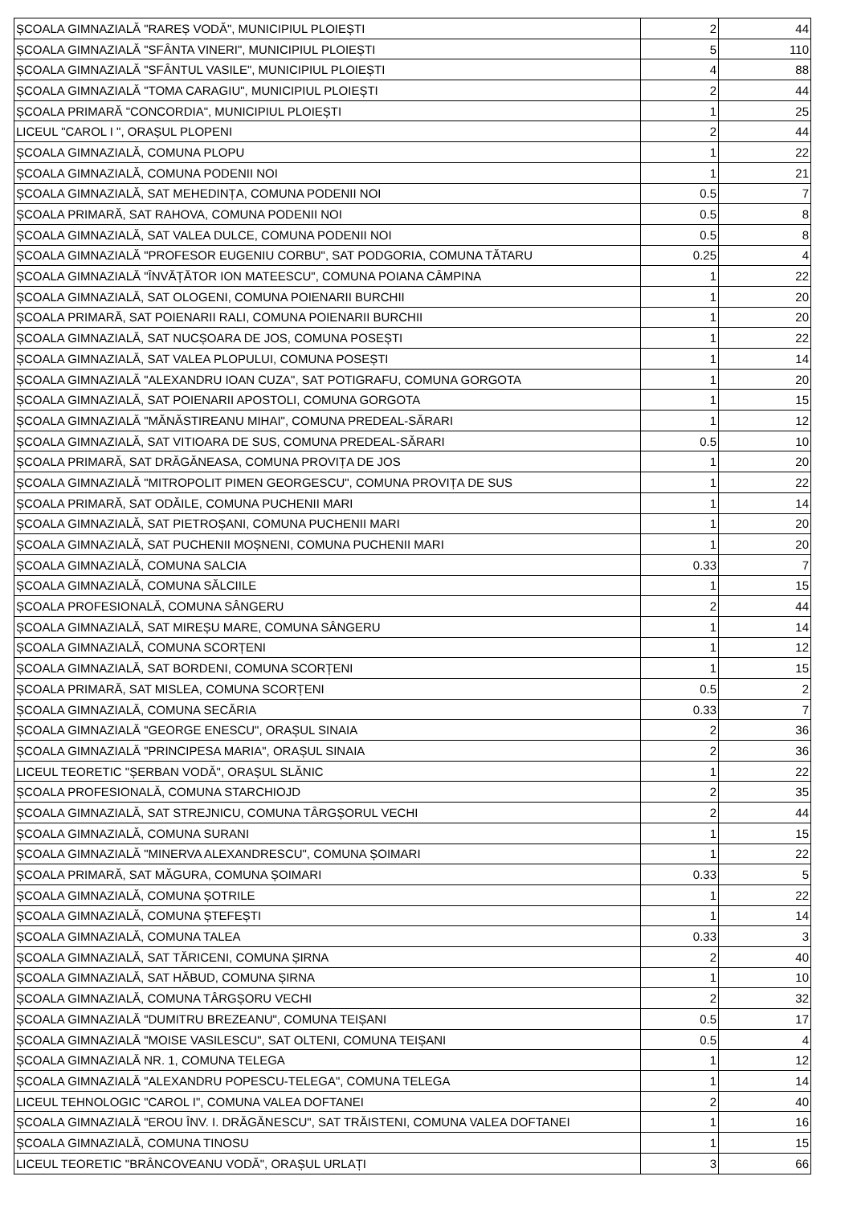| ȘCOALA GIMNAZIALĂ "RAREȘ VODĂ", MUNICIPIUL PLOIEȘTI | 2 | 44 |
| ȘCOALA GIMNAZIALĂ "SFÂNTA VINERI", MUNICIPIUL PLOIEȘTI | 5 | 110 |
| ȘCOALA GIMNAZIALĂ "SFÂNTUL VASILE", MUNICIPIUL PLOIEȘTI | 4 | 88 |
| ȘCOALA GIMNAZIALĂ "TOMA CARAGIU", MUNICIPIUL PLOIEȘTI | 2 | 44 |
| ȘCOALA PRIMARĂ "CONCORDIA", MUNICIPIUL PLOIEȘTI | 1 | 25 |
| LICEUL "CAROL I ", ORAȘUL PLOPENI | 2 | 44 |
| ȘCOALA GIMNAZIALĂ, COMUNA PLOPU | 1 | 22 |
| ȘCOALA GIMNAZIALĂ, COMUNA PODENII NOI | 1 | 21 |
| ȘCOALA GIMNAZIALĂ, SAT MEHEDINȚA, COMUNA PODENII NOI | 0.5 | 7 |
| ȘCOALA PRIMARĂ, SAT RAHOVA, COMUNA PODENII NOI | 0.5 | 8 |
| ȘCOALA GIMNAZIALĂ, SAT VALEA DULCE, COMUNA PODENII NOI | 0.5 | 8 |
| ȘCOALA GIMNAZIALĂ "PROFESOR EUGENIU CORBU", SAT PODGORIA, COMUNA TĂTARU | 0.25 | 4 |
| ȘCOALA GIMNAZIALĂ "ÎNVĂȚĂTOR ION MATEESCU", COMUNA POIANA CÂMPINA | 1 | 22 |
| ȘCOALA GIMNAZIALĂ, SAT OLOGENI, COMUNA POIENARII BURCHII | 1 | 20 |
| ȘCOALA PRIMARĂ, SAT POIENARII RALI, COMUNA POIENARII BURCHII | 1 | 20 |
| ȘCOALA GIMNAZIALĂ, SAT NUCȘOARA DE JOS, COMUNA POSEȘTI | 1 | 22 |
| ȘCOALA GIMNAZIALĂ, SAT VALEA PLOPULUI, COMUNA POSEȘTI | 1 | 14 |
| ȘCOALA GIMNAZIALĂ "ALEXANDRU IOAN CUZA", SAT POTIGRAFU, COMUNA GORGOTA | 1 | 20 |
| ȘCOALA GIMNAZIALĂ, SAT POIENARII APOSTOLI, COMUNA GORGOTA | 1 | 15 |
| ȘCOALA GIMNAZIALĂ "MĂNĂSTIREANU MIHAI", COMUNA PREDEAL-SĂRARI | 1 | 12 |
| ȘCOALA GIMNAZIALĂ, SAT VITIOARA DE SUS, COMUNA PREDEAL-SĂRARI | 0.5 | 10 |
| ȘCOALA PRIMARĂ, SAT DRĂGĂNEASA, COMUNA PROVIȚA DE JOS | 1 | 20 |
| ȘCOALA GIMNAZIALĂ "MITROPOLIT PIMEN GEORGESCU", COMUNA PROVIȚA DE SUS | 1 | 22 |
| ȘCOALA PRIMARĂ, SAT ODĂILE, COMUNA PUCHENII MARI | 1 | 14 |
| ȘCOALA GIMNAZIALĂ, SAT PIETROȘANI, COMUNA PUCHENII MARI | 1 | 20 |
| ȘCOALA GIMNAZIALĂ, SAT PUCHENII MOȘNENI, COMUNA PUCHENII MARI | 1 | 20 |
| ȘCOALA GIMNAZIALĂ, COMUNA SALCIA | 0.33 | 7 |
| ȘCOALA GIMNAZIALĂ, COMUNA SĂLCIILE | 1 | 15 |
| ȘCOALA PROFESIONALĂ, COMUNA SÂNGERU | 2 | 44 |
| ȘCOALA GIMNAZIALĂ, SAT MIREȘU MARE, COMUNA SÂNGERU | 1 | 14 |
| ȘCOALA GIMNAZIALĂ, COMUNA SCORȚENI | 1 | 12 |
| ȘCOALA GIMNAZIALĂ, SAT BORDENI, COMUNA SCORȚENI | 1 | 15 |
| ȘCOALA PRIMARĂ, SAT MISLEA, COMUNA SCORȚENI | 0.5 | 2 |
| ȘCOALA GIMNAZIALĂ, COMUNA SECĂRIA | 0.33 | 7 |
| ȘCOALA GIMNAZIALĂ "GEORGE ENESCU", ORAȘUL SINAIA | 2 | 36 |
| ȘCOALA GIMNAZIALĂ "PRINCIPESA MARIA", ORAȘUL SINAIA | 2 | 36 |
| LICEUL TEORETIC "ȘERBAN VODĂ", ORAȘUL SLĂNIC | 1 | 22 |
| ȘCOALA PROFESIONALĂ, COMUNA STARCHIOJD | 2 | 35 |
| ȘCOALA GIMNAZIALĂ, SAT STREJNICU, COMUNA TÂRGȘORUL VECHI | 2 | 44 |
| ȘCOALA GIMNAZIALĂ, COMUNA SURANI | 1 | 15 |
| ȘCOALA GIMNAZIALĂ "MINERVA ALEXANDRESCU", COMUNA ȘOIMARI | 1 | 22 |
| ȘCOALA PRIMARĂ, SAT MĂGURA, COMUNA ȘOIMARI | 0.33 | 5 |
| ȘCOALA GIMNAZIALĂ, COMUNA ȘOTRILE | 1 | 22 |
| ȘCOALA GIMNAZIALĂ, COMUNA ȘTEFEȘTI | 1 | 14 |
| ȘCOALA GIMNAZIALĂ, COMUNA TALEA | 0.33 | 3 |
| ȘCOALA GIMNAZIALĂ, SAT TĂRICENI, COMUNA ȘIRNA | 2 | 40 |
| ȘCOALA GIMNAZIALĂ, SAT HĂBUD, COMUNA ȘIRNA | 1 | 10 |
| ȘCOALA GIMNAZIALĂ, COMUNA TÂRGȘORU VECHI | 2 | 32 |
| ȘCOALA GIMNAZIALĂ "DUMITRU BREZEANU", COMUNA TEIȘANI | 0.5 | 17 |
| ȘCOALA GIMNAZIALĂ "MOISE VASILESCU", SAT OLTENI, COMUNA TEIȘANI | 0.5 | 4 |
| ȘCOALA GIMNAZIALĂ NR. 1, COMUNA TELEGA | 1 | 12 |
| ȘCOALA GIMNAZIALĂ "ALEXANDRU POPESCU-TELEGA", COMUNA TELEGA | 1 | 14 |
| LICEUL TEHNOLOGIC "CAROL I", COMUNA VALEA DOFTANEI | 2 | 40 |
| ȘCOALA GIMNAZIALĂ "EROU ÎNV. I. DRĂGĂNESCU", SAT TRĂISTENI, COMUNA VALEA DOFTANEI | 1 | 16 |
| ȘCOALA GIMNAZIALĂ, COMUNA TINOSU | 1 | 15 |
| LICEUL TEORETIC "BRÂNCOVEANU VODĂ", ORAȘUL URLAȚI | 3 | 66 |